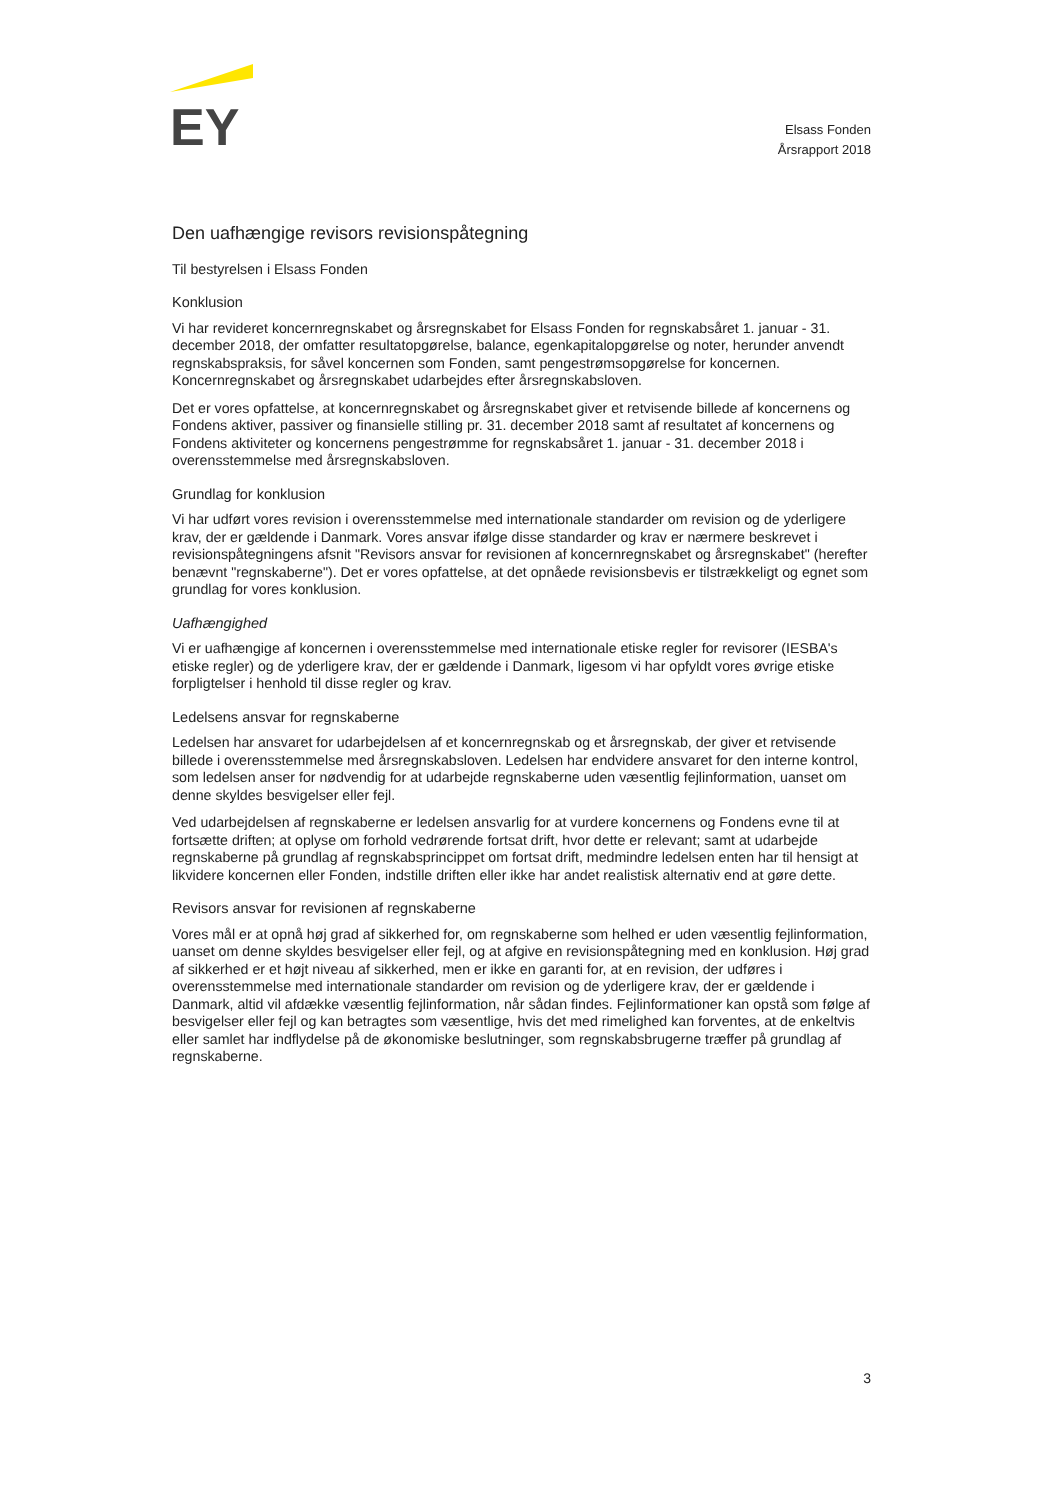EY
Elsass Fonden
Årsrapport 2018
Den uafhængige revisors revisionspåtegning
Til bestyrelsen i Elsass Fonden
Konklusion
Vi har revideret koncernregnskabet og årsregnskabet for Elsass Fonden for regnskabsåret 1. januar - 31. december 2018, der omfatter resultatopgørelse, balance, egenkapitalopgørelse og noter, herunder anvendt regnskabspraksis, for såvel koncernen som Fonden, samt pengestrømsopgørelse for koncernen. Koncernregnskabet og årsregnskabet udarbejdes efter årsregnskabsloven.
Det er vores opfattelse, at koncernregnskabet og årsregnskabet giver et retvisende billede af koncernens og Fondens aktiver, passiver og finansielle stilling pr. 31. december 2018 samt af resultatet af koncernens og Fondens aktiviteter og koncernens pengestrømme for regnskabsåret 1. januar - 31. december 2018 i overensstemmelse med årsregnskabsloven.
Grundlag for konklusion
Vi har udført vores revision i overensstemmelse med internationale standarder om revision og de yderligere krav, der er gældende i Danmark. Vores ansvar ifølge disse standarder og krav er nærmere beskrevet i revisionspåtegningens afsnit "Revisors ansvar for revisionen af koncernregnskabet og årsregnskabet" (herefter benævnt "regnskaberne"). Det er vores opfattelse, at det opnåede revisionsbevis er tilstrækkeligt og egnet som grundlag for vores konklusion.
Uafhængighed
Vi er uafhængige af koncernen i overensstemmelse med internationale etiske regler for revisorer (IESBA's etiske regler) og de yderligere krav, der er gældende i Danmark, ligesom vi har opfyldt vores øvrige etiske forpligtelser i henhold til disse regler og krav.
Ledelsens ansvar for regnskaberne
Ledelsen har ansvaret for udarbejdelsen af et koncernregnskab og et årsregnskab, der giver et retvisende billede i overensstemmelse med årsregnskabsloven. Ledelsen har endvidere ansvaret for den interne kontrol, som ledelsen anser for nødvendig for at udarbejde regnskaberne uden væsentlig fejlinformation, uanset om denne skyldes besvigelser eller fejl.
Ved udarbejdelsen af regnskaberne er ledelsen ansvarlig for at vurdere koncernens og Fondens evne til at fortsætte driften; at oplyse om forhold vedrørende fortsat drift, hvor dette er relevant; samt at udarbejde regnskaberne på grundlag af regnskabsprincippet om fortsat drift, medmindre ledelsen enten har til hensigt at likvidere koncernen eller Fonden, indstille driften eller ikke har andet realistisk alternativ end at gøre dette.
Revisors ansvar for revisionen af regnskaberne
Vores mål er at opnå høj grad af sikkerhed for, om regnskaberne som helhed er uden væsentlig fejlinformation, uanset om denne skyldes besvigelser eller fejl, og at afgive en revisionspåtegning med en konklusion. Høj grad af sikkerhed er et højt niveau af sikkerhed, men er ikke en garanti for, at en revision, der udføres i overensstemmelse med internationale standarder om revision og de yderligere krav, der er gældende i Danmark, altid vil afdække væsentlig fejlinformation, når sådan findes. Fejlinformationer kan opstå som følge af besvigelser eller fejl og kan betragtes som væsentlige, hvis det med rimelighed kan forventes, at de enkeltvis eller samlet har indflydelse på de økonomiske beslutninger, som regnskabsbrugerne træffer på grundlag af regnskaberne.
3